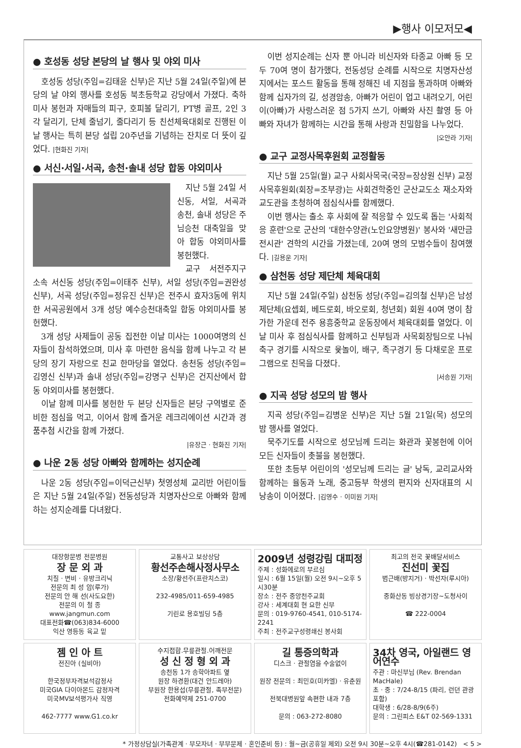▶행사 이모저모◀
● 호성동 성당 본당의 날 행사 및 야외 미사
호성동 성당(주임=김태윤 신부)은 지난 5월 24일(주일)에 본당의 날 야외 행사를 호성동 북초등학교 강당에서 가졌다. 축하미사 봉헌과 자매들의 피구, 호피볼 달리기, PT병 골프, 2인 3각 달리기, 단체 줄넘기, 줄다리기 등 친선체육대회로 진행된 이날 행사는 특히 본당 설립 20주년을 기념하는 잔치로 더 뜻이 깊었다. |현화진 기자|
● 서신·서일·서곡, 송천·솔내 성당 합동 야외미사
지난 5월 24일 서신동, 서일, 서곡과 송천, 솔내 성당은 주님승천 대축일을 맞아 합동 야외미사를 봉헌했다.
교구 서전주지구 소속 서신동 성당(주임=이태주 신부), 서일 성당(주임=권완성 신부), 서곡 성당(주임=정유진 신부)은 전주시 효자3동에 위치한 서곡공원에서 3개 성당 예수승천대축일 합동 야외미사를 봉헌했다.
3개 성당 사제들이 공동 집전한 이날 미사는 1000여명의 신자들이 참석하였으며, 미사 후 마련한 음식을 함께 나누고 각 본당의 장기 자랑으로 친교 한마당을 열었다. 송천동 성당(주임=김영신 신부)과 솔내 성당(주임=강명구 신부)은 건지산에서 합동 야외미사를 봉헌했다.
이날 함께 미사를 봉헌한 두 본당 신자들은 본당 구역별로 준비한 점심을 먹고, 이어서 함께 즐거운 레크리에이션 시간과 경품추첨 시간을 함께 가졌다.
|유장근 · 현화진 기자|
● 나운 2동 성당 아빠와 함께하는 성지순례
나운 2동 성당(주임=이덕근신부) 첫영성체 교리반 어린이들은 지난 5월 24일(주일) 전동성당과 치명자산으로 아빠와 함께 하는 성지순례를 다녀왔다.
이번 성지순례는 신자 뿐 아니라 비신자와 타종교 아빠 등 모두 70여 명이 참가했다, 전동성당 순례를 시작으로 치명자산성지에서는 포스트 활동을 통해 정해진 네 지점을 통과하며 아빠와 함께 십자가의 길, 성경암송, 아빠가 어린이 업고 내려오기, 어린이(아빠)가 사랑스러운 점 5가지 쓰기, 아빠와 사진 촬영 등 아빠와 자녀가 함께하는 시간을 통해 사랑과 친밀함을 나누었다.
|오안라 기자|
● 교구 교정사목후원회 교정활동
지난 5월 25일(월) 교구 사회사목국(국장=장상원 신부) 교정사목후원회(회장=조부광)는 사회견학중인 군산교도소 재소자와 교도관을 초청하여 점심식사를 함께했다.
이번 행사는 출소 후 사회에 잘 적응할 수 있도록 돕는 '사회적응 훈련'으로 군산의 '대한수양관(노인요양병원)' 봉사와 '새만금전시관' 견학의 시간을 가졌는데, 20여 명의 모범수들이 참여했다. |길용운 기자|
● 삼천동 성당 제단체 체육대회
지난 5월 24일(주일) 삼천동 성당(주임=김의철 신부)은 남성 제단체(요셉회, 베드로회, 바오로회, 청년회) 회원 40여 명이 참가한 가운데 전주 용흥중학교 운동장에서 체육대회를 열었다. 이날 미사 후 점심식사를 함께하고 신부팀과 사목회장팀으로 나눠 축구 경기를 시작으로 윷놀이, 배구, 족구경기 등 다채로운 프로그램으로 친목을 다졌다.
|서송원 기자|
● 지곡 성당 성모의 밤 행사
지곡 성당(주임=김병운 신부)은 지난 5월 21일(목) 성모의 밤 행사를 열었다.
묵주기도를 시작으로 성모님께 드리는 화관과 꽃봉헌에 이어 모든 신자들이 촛불을 봉헌했다.
또한 초등부 어린이의 '성모님께 드리는 글' 낭독, 교리교사와 함께하는 율동과 노래, 중고등부 학생의 편지와 신자대표의 시 낭송이 이어졌다. |김영수 · 이미원 기자|
대장항문병 전문병원
장 문 외 과
치질 · 변비 · 유방크리닉
전문의 최 성 암(루가)
전문의 안 해 선(사도요한)
전문의 이 철 종
www.jangmun.com
대표전화☎(063)834-6000
익산 영등동 육교 밑
교통사고 보상상담
황선주손해사정사무소
소장/황선주(프란치스코)
232-4985/011-659-4985
기린로 용호빌딩 5층
2009년 성령강림 대피정
주제 : 성화에로의 부르심
일시 : 6월 15일(월) 오전 9시~오후 5시30분
장소 : 전주 중앙천주교회
강사 : 세계대회 현 요한 신부
문의 : 019-9760-4541, 010-5174-2241
주최 : 전주교구성령쇄신 봉사회
최고의 전국 꽃배달서비스
진선미 꽃집
범근배(방지거) · 박선자(루시아)
중화산동 빙상경기장~도청사이
☎ 222-0004
젬 인 아 트
전진아 (실비아)
한국정부자격보석감정사
미국GIA 다이아몬드 감정자격
미국MV보석평가사 직영
462-7777 www.G1.co.kr
수지접합.무릎관절.어깨전문
성 신 정 형 외 과
송천동 1가 송학아파트 옆
원장 하경환(대건 안드레아)
부원장 한용섭(무릎관절, 족부전문)
전화예약제 251-0700
길 통증의학과
디스크 · 관절염을 수술없이
원장 전문의 : 최민호(미카엘) · 유춘원
전북대병원앞 속편한 내과 7층
문의 : 063-272-8080
34차 영국, 아일랜드 영어연수
주관 : 마신부님 (Rev. Brendan MacHale)
초 · 중 : 7/24-8/15 (파리, 런던 관광포함)
대학생 : 6/28-8/9(6주)
문의 : 그린피스 E&T 02-569-1331
* 가정상담실(가족관계 · 부모자녀 · 부부문제 · 혼인준비 등) : 월~금(공휴일 제외) 오전 9시 30분~오후 4시(☎281-0142) < 5 >